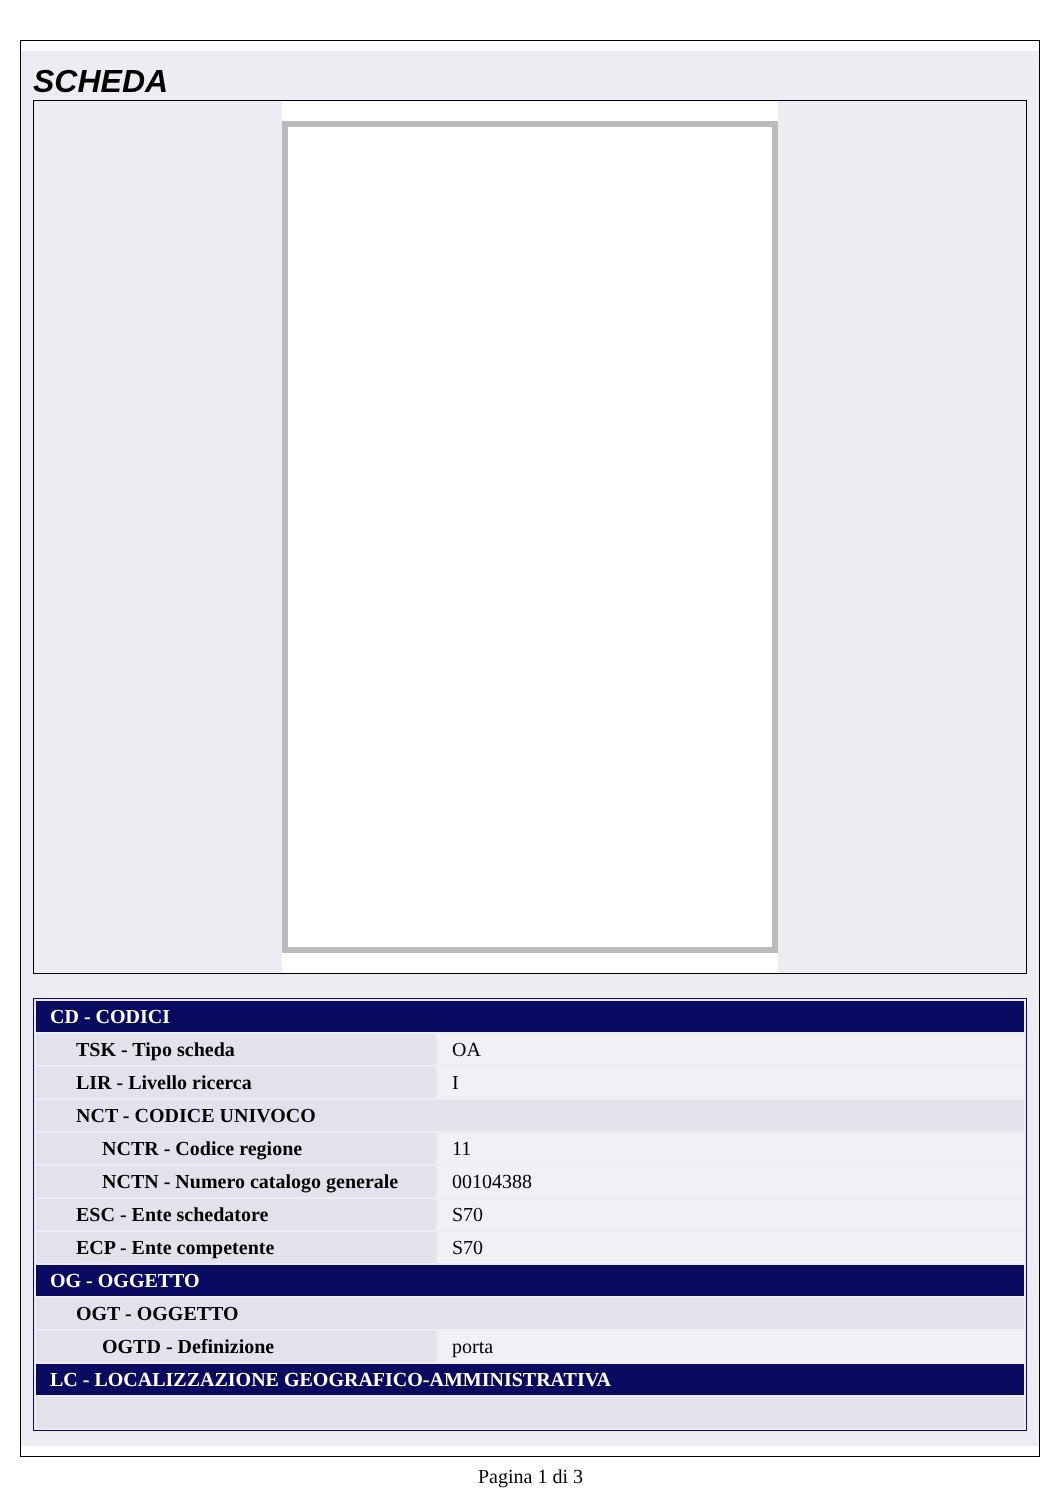SCHEDA
| CD - CODICI | |
| TSK - Tipo scheda | OA |
| LIR - Livello ricerca | I |
| NCT - CODICE UNIVOCO | |
| NCTR - Codice regione | 11 |
| NCTN - Numero catalogo generale | 00104388 |
| ESC - Ente schedatore | S70 |
| ECP - Ente competente | S70 |
| OG - OGGETTO | |
| OGT - OGGETTO | |
| OGTD - Definizione | porta |
| LC - LOCALIZZAZIONE GEOGRAFICO-AMMINISTRATIVA | |
Pagina 1 di 3